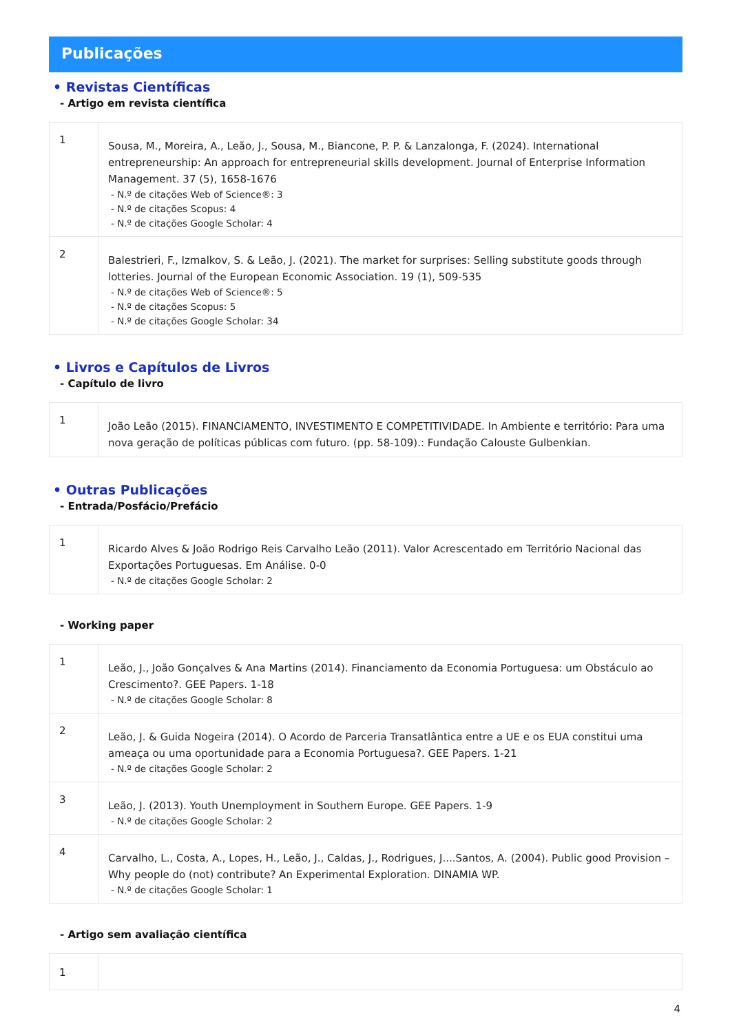Publicações
• Revistas Científicas
- Artigo em revista científica
| 1 | Sousa, M., Moreira, A., Leão, J., Sousa, M., Biancone, P. P. & Lanzalonga, F. (2024). International entrepreneurship: An approach for entrepreneurial skills development. Journal of Enterprise Information Management. 37 (5), 1658-1676 - N.º de citações Web of Science®: 3 - N.º de citações Scopus: 4 - N.º de citações Google Scholar: 4 |
| 2 | Balestrieri, F., Izmalkov, S. & Leão, J. (2021). The market for surprises: Selling substitute goods through lotteries. Journal of the European Economic Association. 19 (1), 509-535 - N.º de citações Web of Science®: 5 - N.º de citações Scopus: 5 - N.º de citações Google Scholar: 34 |
• Livros e Capítulos de Livros
- Capítulo de livro
| 1 | João Leão (2015). FINANCIAMENTO, INVESTIMENTO E COMPETITIVIDADE. In Ambiente e território: Para uma nova geração de políticas públicas com futuro. (pp. 58-109).: Fundação Calouste Gulbenkian. |
• Outras Publicações
- Entrada/Posfácio/Prefácio
| 1 | Ricardo Alves & João Rodrigo Reis Carvalho Leão (2011). Valor Acrescentado em Território Nacional das Exportações Portuguesas. Em Análise. 0-0 - N.º de citações Google Scholar: 2 |
- Working paper
| 1 | Leão, J., João Gonçalves & Ana Martins (2014). Financiamento da Economia Portuguesa: um Obstáculo ao Crescimento?. GEE Papers. 1-18 - N.º de citações Google Scholar: 8 |
| 2 | Leão, J. & Guida Nogeira (2014). O Acordo de Parceria Transatlântica entre a UE e os EUA constitui uma ameaça ou uma oportunidade para a Economia Portuguesa?. GEE Papers. 1-21 - N.º de citações Google Scholar: 2 |
| 3 | Leão, J. (2013). Youth Unemployment in Southern Europe. GEE Papers. 1-9 - N.º de citações Google Scholar: 2 |
| 4 | Carvalho, L., Costa, A., Lopes, H., Leão, J., Caldas, J., Rodrigues, J....Santos, A. (2004). Public good Provision – Why people do (not) contribute? An Experimental Exploration. DINAMIA WP. - N.º de citações Google Scholar: 1 |
- Artigo sem avaliação científica
| 1 | |
4